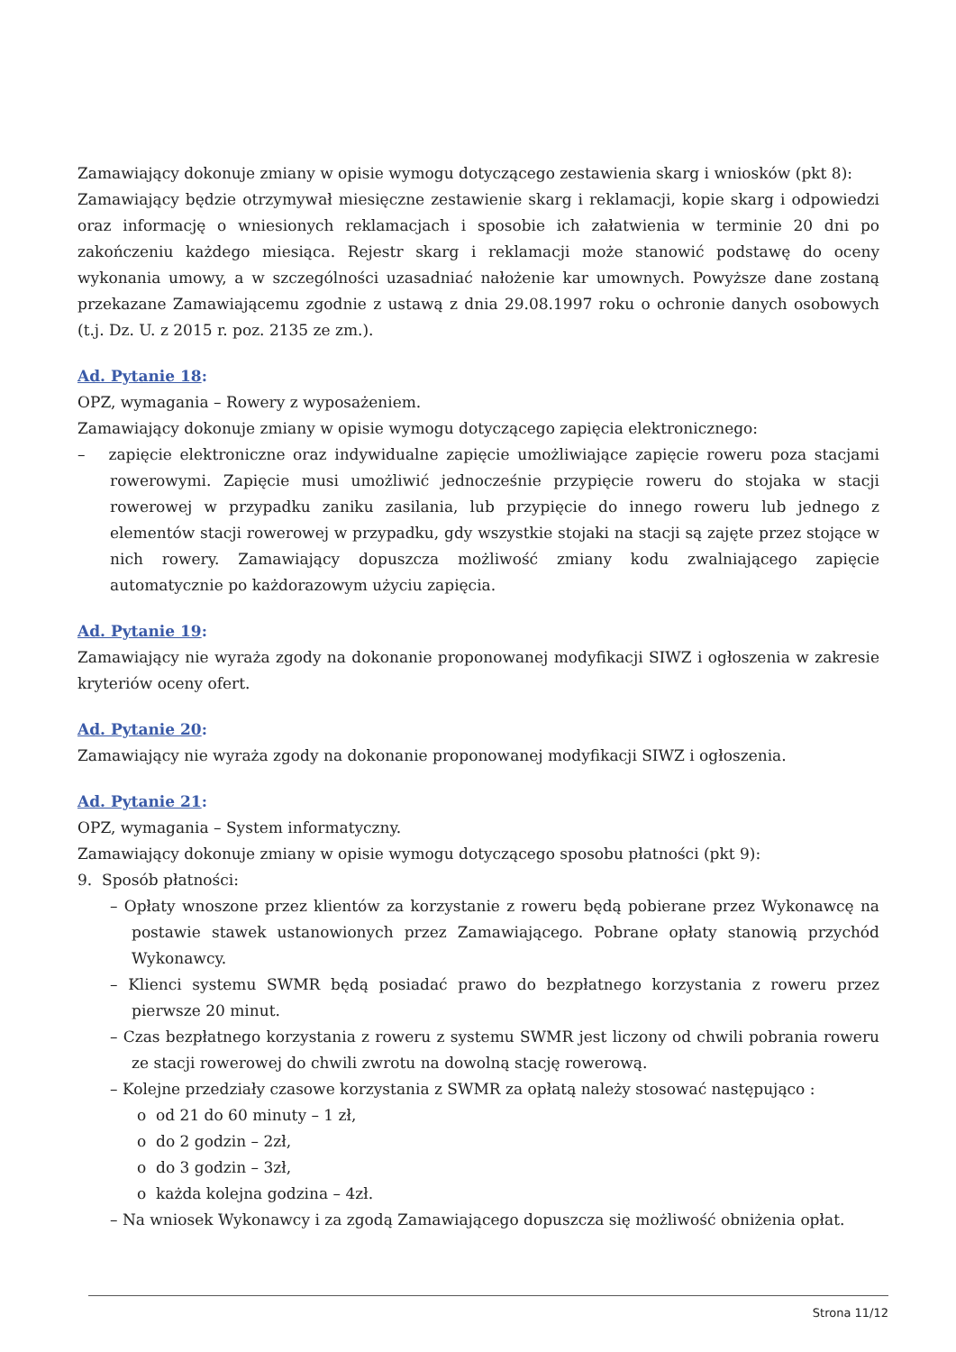Zamawiający dokonuje zmiany w opisie wymogu dotyczącego zestawienia skarg i wniosków (pkt 8):
Zamawiający będzie otrzymywał miesięczne zestawienie skarg i reklamacji, kopie skarg i odpowiedzi oraz informację o wniesionych reklamacjach i sposobie ich załatwienia w terminie 20 dni po zakończeniu każdego miesiąca. Rejestr skarg i reklamacji może stanowić podstawę do oceny wykonania umowy, a w szczególności uzasadniać nałożenie kar umownych. Powyższe dane zostaną przekazane Zamawiającemu zgodnie z ustawą z dnia 29.08.1997 roku o ochronie danych osobowych (t.j. Dz. U. z 2015 r. poz. 2135 ze zm.).
Ad. Pytanie 18:
OPZ, wymagania – Rowery z wyposażeniem.
Zamawiający dokonuje zmiany w opisie wymogu dotyczącego zapięcia elektronicznego:
– zapięcie elektroniczne oraz indywidualne zapięcie umożliwiające zapięcie roweru poza stacjami rowerowymi. Zapięcie musi umożliwić jednocześnie przypięcie roweru do stojaka w stacji rowerowej w przypadku zaniku zasilania, lub przypięcie do innego roweru lub jednego z elementów stacji rowerowej w przypadku, gdy wszystkie stojaki na stacji są zajęte przez stojące w nich rowery. Zamawiający dopuszcza możliwość zmiany kodu zwalniającego zapięcie automatycznie po każdorazowym użyciu zapięcia.
Ad. Pytanie 19:
Zamawiający nie wyraża zgody na dokonanie proponowanej modyfikacji SIWZ i ogłoszenia w zakresie kryteriów oceny ofert.
Ad. Pytanie 20:
Zamawiający nie wyraża zgody na dokonanie proponowanej modyfikacji SIWZ i ogłoszenia.
Ad. Pytanie 21:
OPZ, wymagania – System informatyczny.
Zamawiający dokonuje zmiany w opisie wymogu dotyczącego sposobu płatności (pkt 9):
9. Sposób płatności:
– Opłaty wnoszone przez klientów za korzystanie z roweru będą pobierane przez Wykonawcę na postawie stawek ustanowionych przez Zamawiającego. Pobrane opłaty stanowią przychód Wykonawcy.
– Klienci systemu SWMR będą posiadać prawo do bezpłatnego korzystania z roweru przez pierwsze 20 minut.
– Czas bezpłatnego korzystania z roweru z systemu SWMR jest liczony od chwili pobrania roweru ze stacji rowerowej do chwili zwrotu na dowolną stację rowerową.
– Kolejne przedziały czasowe korzystania z SWMR za opłatą należy stosować następująco :
o od 21 do 60 minuty – 1 zł,
o do 2 godzin – 2zł,
o do 3 godzin – 3zł,
o każda kolejna godzina – 4zł.
– Na wniosek Wykonawcy i za zgodą Zamawiającego dopuszcza się możliwość obniżenia opłat.
Strona 11/12